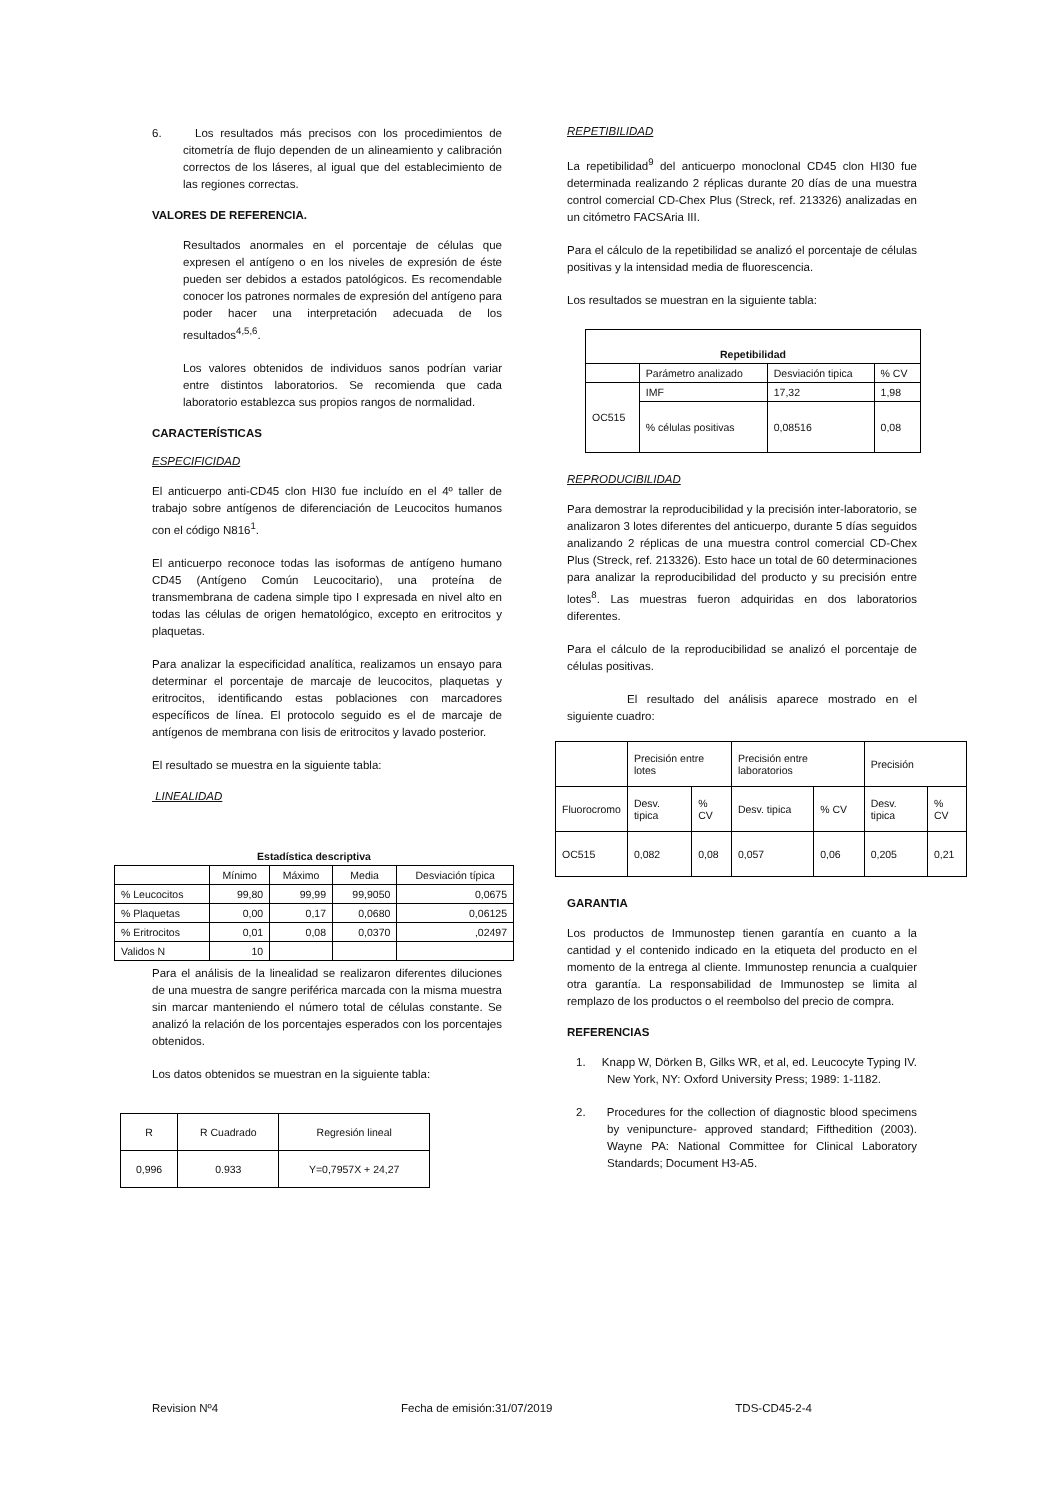6. Los resultados más precisos con los procedimientos de citometría de flujo dependen de un alineamiento y calibración correctos de los láseres, al igual que del establecimiento de las regiones correctas.
VALORES DE REFERENCIA.
Resultados anormales en el porcentaje de células que expresen el antígeno o en los niveles de expresión de éste pueden ser debidos a estados patológicos. Es recomendable conocer los patrones normales de expresión del antígeno para poder hacer una interpretación adecuada de los resultados<sup>4,5,6</sup>.
Los valores obtenidos de individuos sanos podrían variar entre distintos laboratorios. Se recomienda que cada laboratorio establezca sus propios rangos de normalidad.
CARACTERÍSTICAS
ESPECIFICIDAD
El anticuerpo anti-CD45 clon HI30 fue incluído en el 4º taller de trabajo sobre antígenos de diferenciación de Leucocitos humanos con el código N816<sup>1</sup>.
El anticuerpo reconoce todas las isoformas de antígeno humano CD45 (Antígeno Común Leucocitario), una proteína de transmembrana de cadena simple tipo I expresada en nivel alto en todas las células de origen hematológico, excepto en eritrocitos y plaquetas.
Para analizar la especificidad analítica, realizamos un ensayo para determinar el porcentaje de marcaje de leucocitos, plaquetas y eritrocitos, identificando estas poblaciones con marcadores específicos de línea. El protocolo seguido es el de marcaje de antígenos de membrana con lisis de eritrocitos y lavado posterior.
El resultado se muestra en la siguiente tabla:
LINEALIDAD
| Estadística descriptiva | | | | |
| --- | --- | --- | --- | --- |
| | Mínimo | Máximo | Media | Desviación típica |
| % Leucocitos | 99,80 | 99,99 | 99,9050 | 0,0675 |
| % Plaquetas | 0,00 | 0,17 | 0,0680 | 0,06125 |
| % Eritrocitos | 0,01 | 0,08 | 0,0370 | ,02497 |
| Validos N | 10 | | | |
Para el análisis de la linealidad se realizaron diferentes diluciones de una muestra de sangre periférica marcada con la misma muestra sin marcar manteniendo el número total de células constante. Se analizó la relación de los porcentajes esperados con los porcentajes obtenidos.
Los datos obtenidos se muestran en la siguiente tabla:
| R | R Cuadrado | Regresión lineal |
| 0,996 | 0.933 | Y=0,7957X + 24,27 |
REPETIBILIDAD
La repetibilidad<sup>9</sup> del anticuerpo monoclonal CD45 clon HI30 fue determinada realizando 2 réplicas durante 20 días de una muestra control comercial CD-Chex Plus (Streck, ref. 213326) analizadas en un citómetro FACSAria III.
Para el cálculo de la repetibilidad se analizó el porcentaje de células positivas y la intensidad media de fluorescencia.
Los resultados se muestran en la siguiente tabla:
| Repetibilidad | | | |
| --- | --- | --- | --- |
| | Parámetro analizado | Desviación tipica | % CV |
| OC515 | IMF | 17,32 | 1,98 |
| | % células positivas | 0,08516 | 0,08 |
REPRODUCIBILIDAD
Para demostrar la reproducibilidad y la precisión inter-laboratorio, se analizaron 3 lotes diferentes del anticuerpo, durante 5 días seguidos analizando 2 réplicas de una muestra control comercial CD-Chex Plus (Streck, ref. 213326). Esto hace un total de 60 determinaciones para analizar la reproducibilidad del producto y su precisión entre lotes<sup>8</sup>. Las muestras fueron adquiridas en dos laboratorios diferentes.
Para el cálculo de la reproducibilidad se analizó el porcentaje de células positivas.
El resultado del análisis aparece mostrado en el siguiente cuadro:
| | Precisión entre lotes | | Precisión entre laboratorios | | Precisión | |
| Fluorocromo | Desv. tipica | % CV | Desv. tipica | % CV | Desv. tipica | % CV |
| OC515 | 0,082 | 0,08 | 0,057 | 0,06 | 0,205 | 0,21 |
GARANTIA
Los productos de Immunostep tienen garantía en cuanto a la cantidad y el contenido indicado en la etiqueta del producto en el momento de la entrega al cliente. Immunostep renuncia a cualquier otra garantía. La responsabilidad de Immunostep se limita al remplazo de los productos o el reembolso del precio de compra.
REFERENCIAS
1. Knapp W, Dörken B, Gilks WR, et al, ed. Leucocyte Typing IV. New York, NY: Oxford University Press; 1989: 1-1182.
2. Procedures for the collection of diagnostic blood specimens by venipuncture- approved standard; Fifthedition (2003). Wayne PA: National Committee for Clinical Laboratory Standards; Document H3-A5.
Revision Nº4 Fecha de emisión:31/07/2019 TDS-CD45-2-4